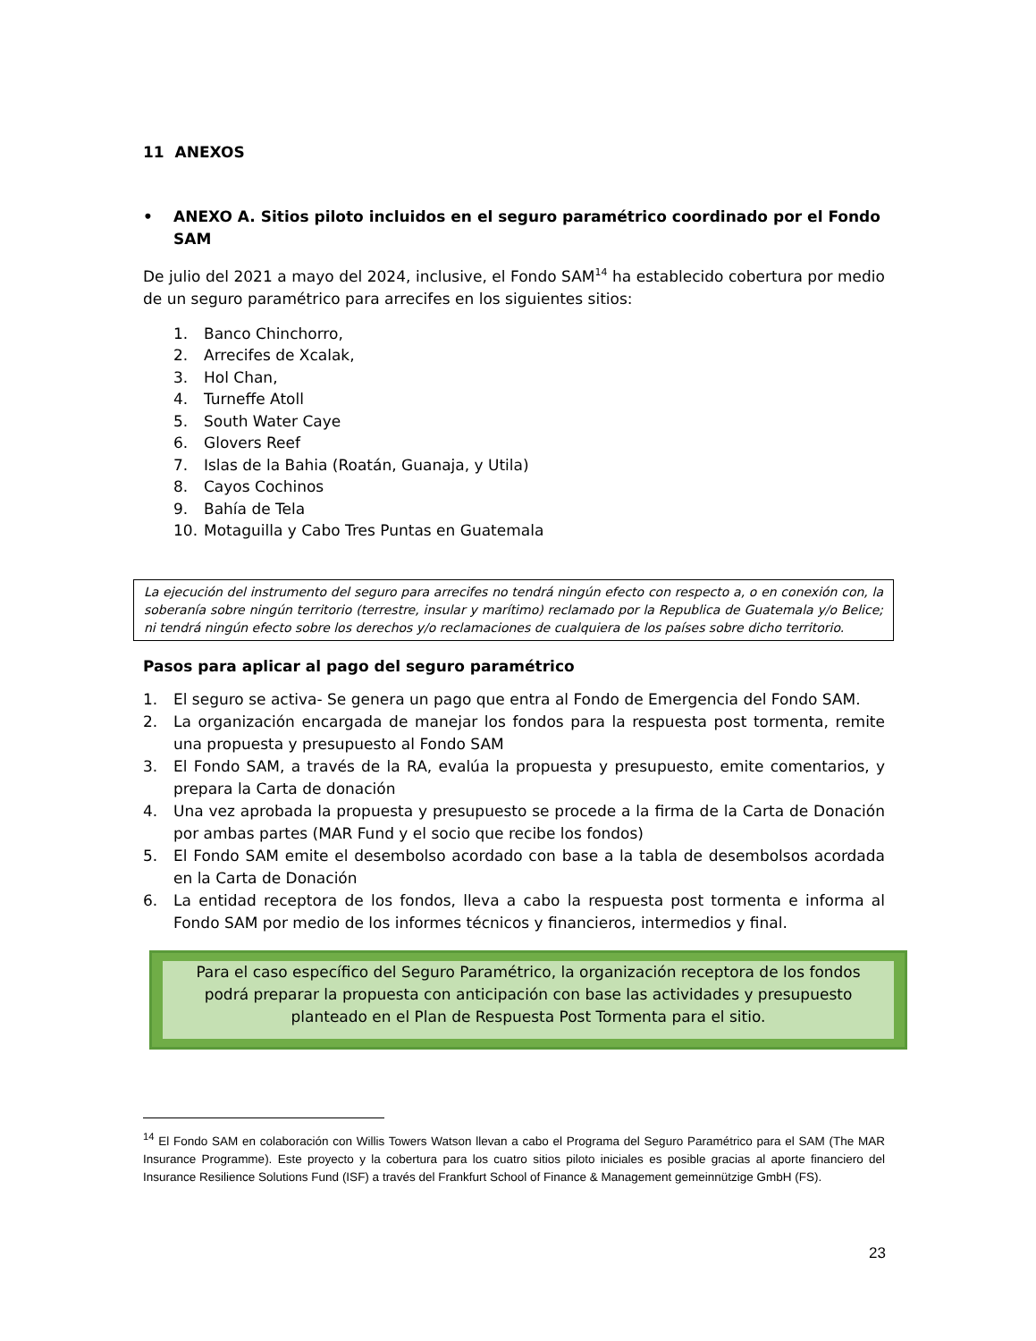11 ANEXOS
• ANEXO A. Sitios piloto incluidos en el seguro paramétrico coordinado por el Fondo SAM
De julio del 2021 a mayo del 2024, inclusive, el Fondo SAM<sup>14</sup> ha establecido cobertura por medio de un seguro paramétrico para arrecifes en los siguientes sitios:
1. Banco Chinchorro,
2. Arrecifes de Xcalak,
3. Hol Chan,
4. Turneffe Atoll
5. South Water Caye
6. Glovers Reef
7. Islas de la Bahia (Roatán, Guanaja, y Utila)
8. Cayos Cochinos
9. Bahía de Tela
10. Motaguilla y Cabo Tres Puntas en Guatemala
La ejecución del instrumento del seguro para arrecifes no tendrá ningún efecto con respecto a, o en conexión con, la soberanía sobre ningún territorio (terrestre, insular y marítimo) reclamado por la Republica de Guatemala y/o Belice; ni tendrá ningún efecto sobre los derechos y/o reclamaciones de cualquiera de los países sobre dicho territorio.
Pasos para aplicar al pago del seguro paramétrico
1.
El seguro se activa- Se genera un pago que entra al Fondo de Emergencia del Fondo SAM.
2.
La organización encargada de manejar los fondos para la respuesta post tormenta, remite una propuesta y presupuesto al Fondo SAM
3.
El Fondo SAM, a través de la RA, evalúa la propuesta y presupuesto, emite comentarios, y prepara la Carta de donación
4.
Una vez aprobada la propuesta y presupuesto se procede a la firma de la Carta de Donación por ambas partes (MAR Fund y el socio que recibe los fondos)
5.
El Fondo SAM emite el desembolso acordado con base a la tabla de desembolsos acordada en la Carta de Donación
6.
La entidad receptora de los fondos, lleva a cabo la respuesta post tormenta e informa al Fondo SAM por medio de los informes técnicos y financieros, intermedios y final.
Para el caso específico del Seguro Paramétrico, la organización receptora de los fondos podrá preparar la propuesta con anticipación con base las actividades y presupuesto planteado en el Plan de Respuesta Post Tormenta para el sitio.
<sup>14</sup> El Fondo SAM en colaboración con Willis Towers Watson llevan a cabo el Programa del Seguro Paramétrico para el SAM (The MAR Insurance Programme). Este proyecto y la cobertura para los cuatro sitios piloto iniciales es posible gracias al aporte financiero del Insurance Resilience Solutions Fund (ISF) a través del Frankfurt School of Finance & Management gemeinnützige GmbH (FS).
23